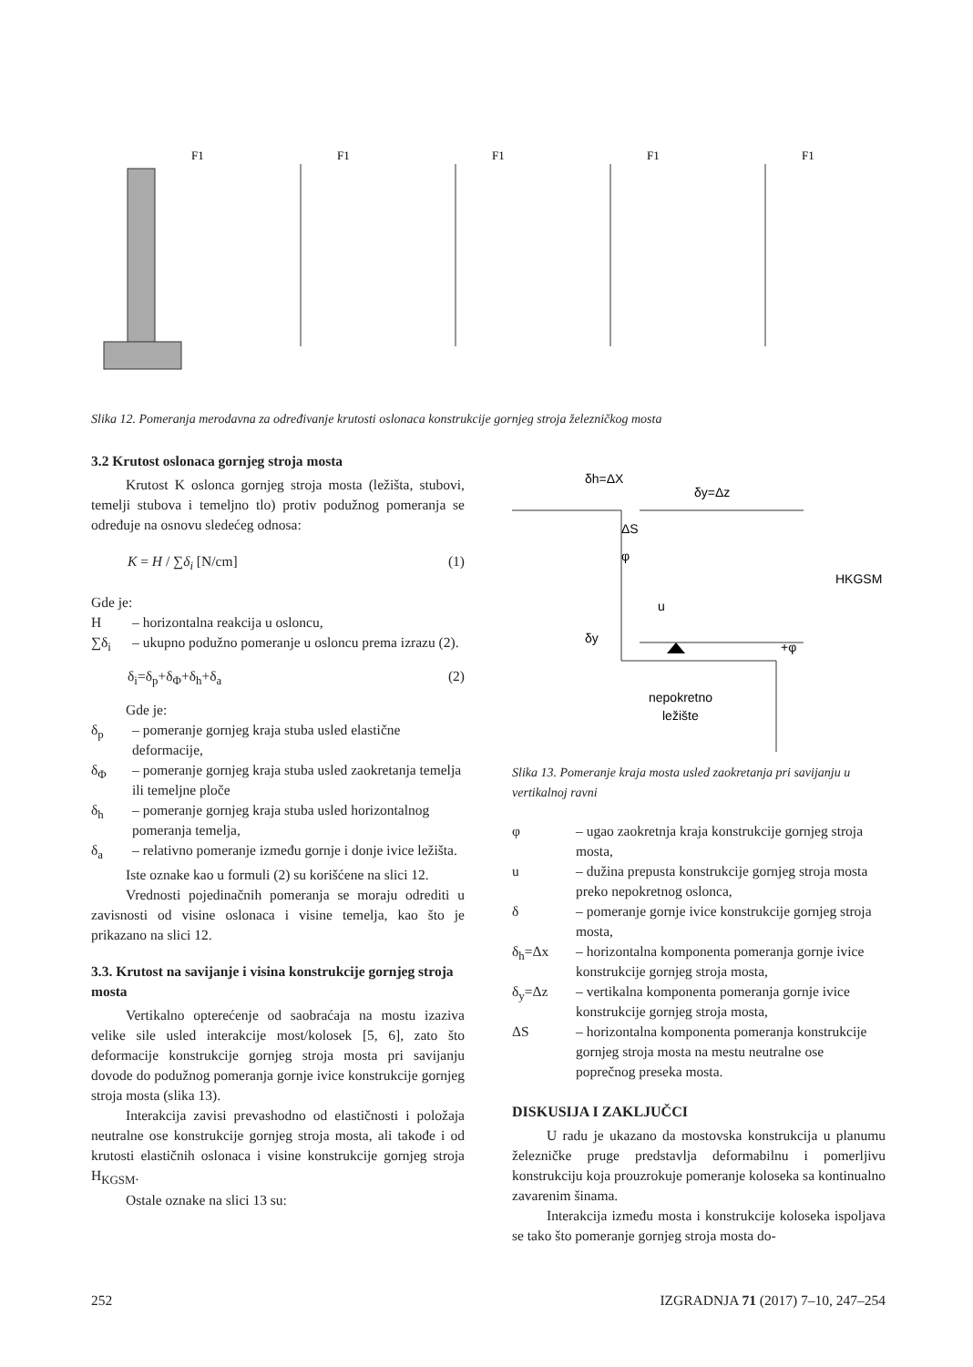F1
F1
F1
F1
F1
Slika 12. Pomeranja merodavna za određivanje krutosti oslonaca konstrukcije gornjeg stroja železničkog mosta
3.2 Krutost oslonaca gornjeg stroja mosta
Krutost K oslonca gornjeg stroja mosta (ležišta, stubovi, temelji stubova i temeljno tlo) protiv podužnog pomeranja se određuje na osnovu sledećeg odnosa:
K = H / ∑δ<sub>i</sub> [N/cm] (1)
Gde je:
H – horizontalna reakcija u osloncu,
∑δ<sub>i</sub> – ukupno podužno pomeranje u osloncu prema izrazu (2).
δ<sub>i</sub>=δ<sub>p</sub>+δ<sub>Φ</sub>+δ<sub>h</sub>+δ<sub>a</sub> (2)
Gde je:
δ<sub>p</sub> – pomeranje gornjeg kraja stuba usled elastične deformacije,
δ<sub>Φ</sub> – pomeranje gornjeg kraja stuba usled zaokretanja temelja ili temeljne ploče
δ<sub>h</sub> – pomeranje gornjeg kraja stuba usled horizontalnog pomeranja temelja,
δ<sub>a</sub> – relativno pomeranje između gornje i donje ivice ležišta.
Iste oznake kao u formuli (2) su korišćene na slici 12.
Vrednosti pojedinačnih pomeranja se moraju odrediti u zavisnosti od visine oslonaca i visine temelja, kao što je prikazano na slici 12.
3.3. Krutost na savijanje i visina konstrukcije gornjeg stroja mosta
Vertikalno opterećenje od saobraćaja na mostu izaziva velike sile usled interakcije most/kolosek [5, 6], zato što deformacije konstrukcije gornjeg stroja mosta pri savijanju dovode do podužnog pomeranja gornje ivice konstrukcije gornjeg stroja mosta (slika 13).
Interakcija zavisi prevashodno od elastičnosti i položaja neutralne ose konstrukcije gornjeg stroja mosta, ali takođe i od krutosti elastičnih oslonaca i visine konstrukcije gornjeg stroja H<sub>KGSM</sub>.
Ostale oznake na slici 13 su:
δh=ΔX
δy=Δz
ΔS
φ
u
δy
+φ
HKGSM
nepokretno
ležište
Slika 13. Pomeranje kraja mosta usled zaokretanja pri savijanju u vertikalnoj ravni
φ – ugao zaokretnja kraja konstrukcije gornjeg stroja mosta,
u – dužina prepusta konstrukcije gornjeg stroja mosta preko nepokretnog oslonca,
δ – pomeranje gornje ivice konstrukcije gornjeg stroja mosta,
δ<sub>h</sub>=Δx – horizontalna komponenta pomeranja gornje ivice konstrukcije gornjeg stroja mosta,
δ<sub>y</sub>=Δz – vertikalna komponenta pomeranja gornje ivice konstrukcije gornjeg stroja mosta,
ΔS – horizontalna komponenta pomeranja konstrukcije gornjeg stroja mosta na mestu neutralne ose poprečnog preseka mosta.
DISKUSIJA I ZAKLJUČCI
U radu je ukazano da mostovska konstrukcija u planumu železničke pruge predstavlja deformabilnu i pomerljivu konstrukciju koja prouzrokuje pomeranje koloseka sa kontinualno zavarenim šinama.
Interakcija između mosta i konstrukcije koloseka ispoljava se tako što pomeranje gornjeg stroja mosta do-
252 IZGRADNJA 71 (2017) 7–10, 247–254